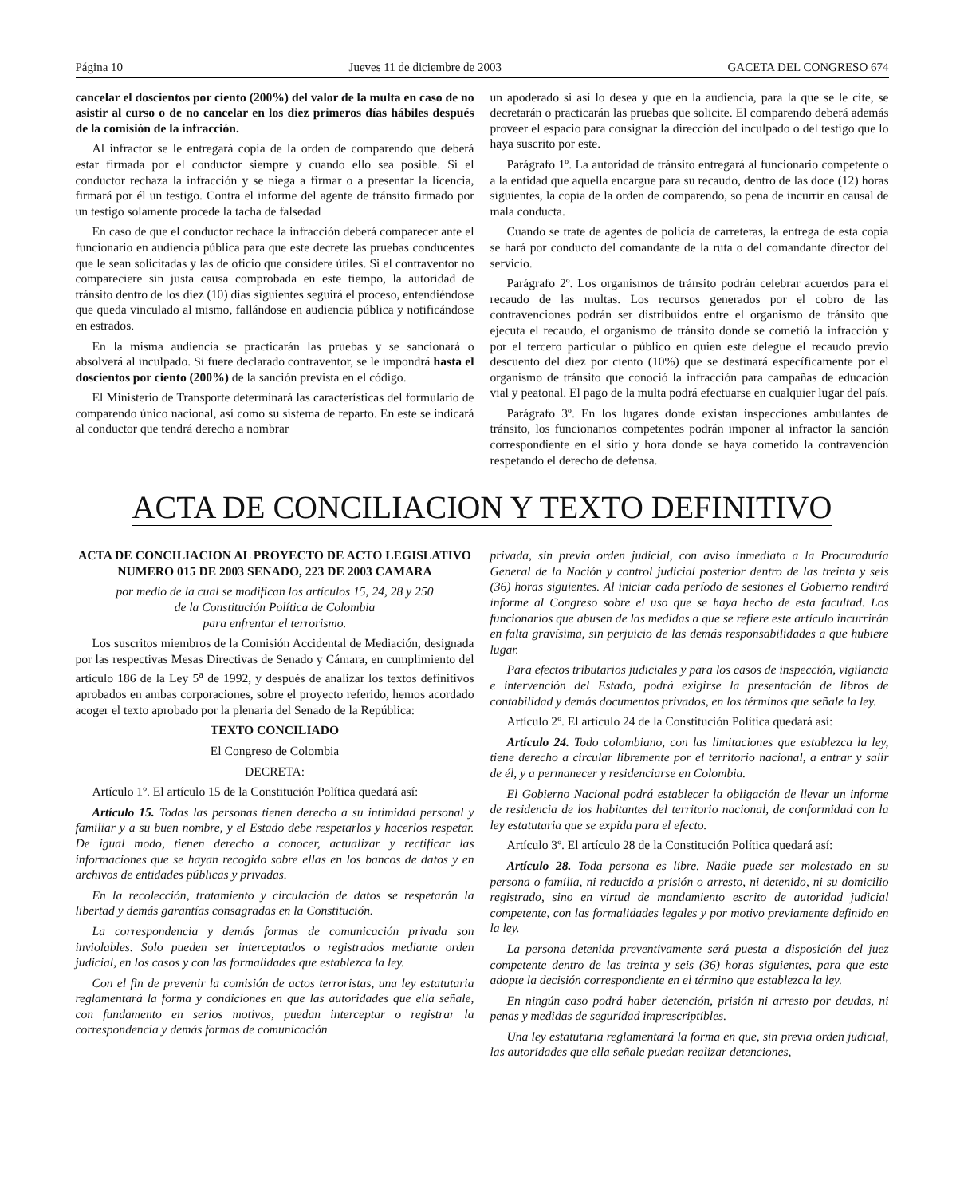Página 10 Jueves 11 de diciembre de 2003 GACETA DEL CONGRESO 674
cancelar el doscientos por ciento (200%) del valor de la multa en caso de no asistir al curso o de no cancelar en los diez primeros días hábiles después de la comisión de la infracción.
Al infractor se le entregará copia de la orden de comparendo que deberá estar firmada por el conductor siempre y cuando ello sea posible. Si el conductor rechaza la infracción y se niega a firmar o a presentar la licencia, firmará por él un testigo. Contra el informe del agente de tránsito firmado por un testigo solamente procede la tacha de falsedad
En caso de que el conductor rechace la infracción deberá comparecer ante el funcionario en audiencia pública para que este decrete las pruebas conducentes que le sean solicitadas y las de oficio que considere útiles. Si el contraventor no compareciere sin justa causa comprobada en este tiempo, la autoridad de tránsito dentro de los diez (10) días siguientes seguirá el proceso, entendiéndose que queda vinculado al mismo, fallándose en audiencia pública y notificándose en estrados.
En la misma audiencia se practicarán las pruebas y se sancionará o absolverá al inculpado. Si fuere declarado contraventor, se le impondrá hasta el doscientos por ciento (200%) de la sanción prevista en el código.
El Ministerio de Transporte determinará las características del formulario de comparendo único nacional, así como su sistema de reparto. En este se indicará al conductor que tendrá derecho a nombrar
un apoderado si así lo desea y que en la audiencia, para la que se le cite, se decretarán o practicarán las pruebas que solicite. El comparendo deberá además proveer el espacio para consignar la dirección del inculpado o del testigo que lo haya suscrito por este.
Parágrafo 1º. La autoridad de tránsito entregará al funcionario competente o a la entidad que aquella encargue para su recaudo, dentro de las doce (12) horas siguientes, la copia de la orden de comparendo, so pena de incurrir en causal de mala conducta.
Cuando se trate de agentes de policía de carreteras, la entrega de esta copia se hará por conducto del comandante de la ruta o del comandante director del servicio.
Parágrafo 2º. Los organismos de tránsito podrán celebrar acuerdos para el recaudo de las multas. Los recursos generados por el cobro de las contravenciones podrán ser distribuidos entre el organismo de tránsito que ejecuta el recaudo, el organismo de tránsito donde se cometió la infracción y por el tercero particular o público en quien este delegue el recaudo previo descuento del diez por ciento (10%) que se destinará específicamente por el organismo de tránsito que conoció la infracción para campañas de educación vial y peatonal. El pago de la multa podrá efectuarse en cualquier lugar del país.
Parágrafo 3º. En los lugares donde existan inspecciones ambulantes de tránsito, los funcionarios competentes podrán imponer al infractor la sanción correspondiente en el sitio y hora donde se haya cometido la contravención respetando el derecho de defensa.
ACTA DE CONCILIACION Y TEXTO DEFINITIVO
ACTA DE CONCILIACION AL PROYECTO DE ACTO LEGISLATIVO NUMERO 015 DE 2003 SENADO, 223 DE 2003 CAMARA
por medio de la cual se modifican los artículos 15, 24, 28 y 250
de la Constitución Política de Colombia
para enfrentar el terrorismo.
Los suscritos miembros de la Comisión Accidental de Mediación, designada por las respectivas Mesas Directivas de Senado y Cámara, en cumplimiento del artículo 186 de la Ley 5<sup>a</sup> de 1992, y después de analizar los textos definitivos aprobados en ambas corporaciones, sobre el proyecto referido, hemos acordado acoger el texto aprobado por la plenaria del Senado de la República:
TEXTO CONCILIADO
El Congreso de Colombia
DECRETA:
Artículo 1º. El artículo 15 de la Constitución Política quedará así:
Artículo 15. Todas las personas tienen derecho a su intimidad personal y familiar y a su buen nombre, y el Estado debe respetarlos y hacerlos respetar. De igual modo, tienen derecho a conocer, actualizar y rectificar las informaciones que se hayan recogido sobre ellas en los bancos de datos y en archivos de entidades públicas y privadas.
En la recolección, tratamiento y circulación de datos se respetarán la libertad y demás garantías consagradas en la Constitución.
La correspondencia y demás formas de comunicación privada son inviolables. Solo pueden ser interceptados o registrados mediante orden judicial, en los casos y con las formalidades que establezca la ley.
Con el fin de prevenir la comisión de actos terroristas, una ley estatutaria reglamentará la forma y condiciones en que las autoridades que ella señale, con fundamento en serios motivos, puedan interceptar o registrar la correspondencia y demás formas de comunicación
privada, sin previa orden judicial, con aviso inmediato a la Procuraduría General de la Nación y control judicial posterior dentro de las treinta y seis (36) horas siguientes. Al iniciar cada período de sesiones el Gobierno rendirá informe al Congreso sobre el uso que se haya hecho de esta facultad. Los funcionarios que abusen de las medidas a que se refiere este artículo incurrirán en falta gravísima, sin perjuicio de las demás responsabilidades a que hubiere lugar.
Para efectos tributarios judiciales y para los casos de inspección, vigilancia e intervención del Estado, podrá exigirse la presentación de libros de contabilidad y demás documentos privados, en los términos que señale la ley.
Artículo 2º. El artículo 24 de la Constitución Política quedará así:
Artículo 24. Todo colombiano, con las limitaciones que establezca la ley, tiene derecho a circular libremente por el territorio nacional, a entrar y salir de él, y a permanecer y residenciarse en Colombia.
El Gobierno Nacional podrá establecer la obligación de llevar un informe de residencia de los habitantes del territorio nacional, de conformidad con la ley estatutaria que se expida para el efecto.
Artículo 3º. El artículo 28 de la Constitución Política quedará así:
Artículo 28. Toda persona es libre. Nadie puede ser molestado en su persona o familia, ni reducido a prisión o arresto, ni detenido, ni su domicilio registrado, sino en virtud de mandamiento escrito de autoridad judicial competente, con las formalidades legales y por motivo previamente definido en la ley.
La persona detenida preventivamente será puesta a disposición del juez competente dentro de las treinta y seis (36) horas siguientes, para que este adopte la decisión correspondiente en el término que establezca la ley.
En ningún caso podrá haber detención, prisión ni arresto por deudas, ni penas y medidas de seguridad imprescriptibles.
Una ley estatutaria reglamentará la forma en que, sin previa orden judicial, las autoridades que ella señale puedan realizar detenciones,